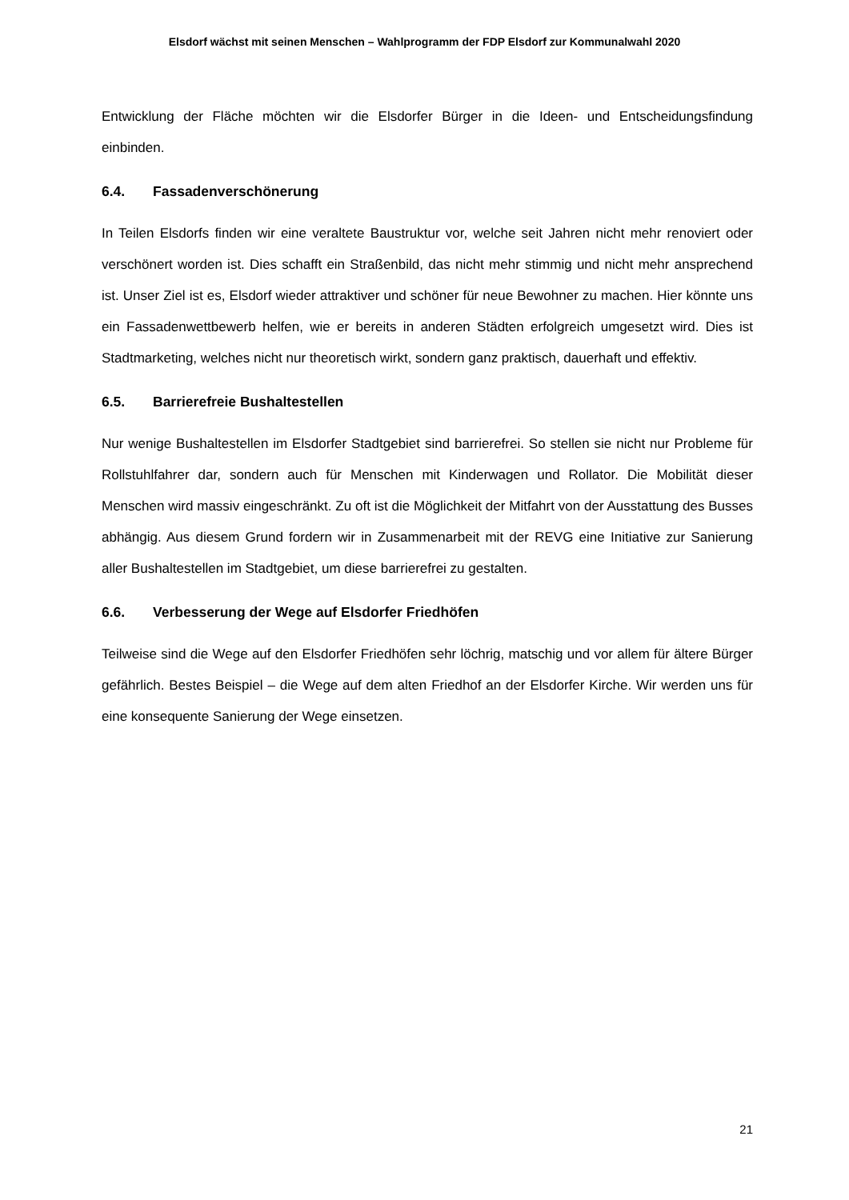Elsdorf wächst mit seinen Menschen – Wahlprogramm der FDP Elsdorf zur Kommunalwahl 2020
Entwicklung der Fläche möchten wir die Elsdorfer Bürger in die Ideen- und Entscheidungsfindung einbinden.
6.4. Fassadenverschönerung
In Teilen Elsdorfs finden wir eine veraltete Baustruktur vor, welche seit Jahren nicht mehr renoviert oder verschönert worden ist. Dies schafft ein Straßenbild, das nicht mehr stimmig und nicht mehr ansprechend ist. Unser Ziel ist es, Elsdorf wieder attraktiver und schöner für neue Bewohner zu machen. Hier könnte uns ein Fassadenwettbewerb helfen, wie er bereits in anderen Städten erfolgreich umgesetzt wird. Dies ist Stadtmarketing, welches nicht nur theoretisch wirkt, sondern ganz praktisch, dauerhaft und effektiv.
6.5. Barrierefreie Bushaltestellen
Nur wenige Bushaltestellen im Elsdorfer Stadtgebiet sind barrierefrei. So stellen sie nicht nur Probleme für Rollstuhlfahrer dar, sondern auch für Menschen mit Kinderwagen und Rollator. Die Mobilität dieser Menschen wird massiv eingeschränkt. Zu oft ist die Möglichkeit der Mitfahrt von der Ausstattung des Busses abhängig. Aus diesem Grund fordern wir in Zusammenarbeit mit der REVG eine Initiative zur Sanierung aller Bushaltestellen im Stadtgebiet, um diese barrierefrei zu gestalten.
6.6. Verbesserung der Wege auf Elsdorfer Friedhöfen
Teilweise sind die Wege auf den Elsdorfer Friedhöfen sehr löchrig, matschig und vor allem für ältere Bürger gefährlich. Bestes Beispiel – die Wege auf dem alten Friedhof an der Elsdorfer Kirche. Wir werden uns für eine konsequente Sanierung der Wege einsetzen.
21